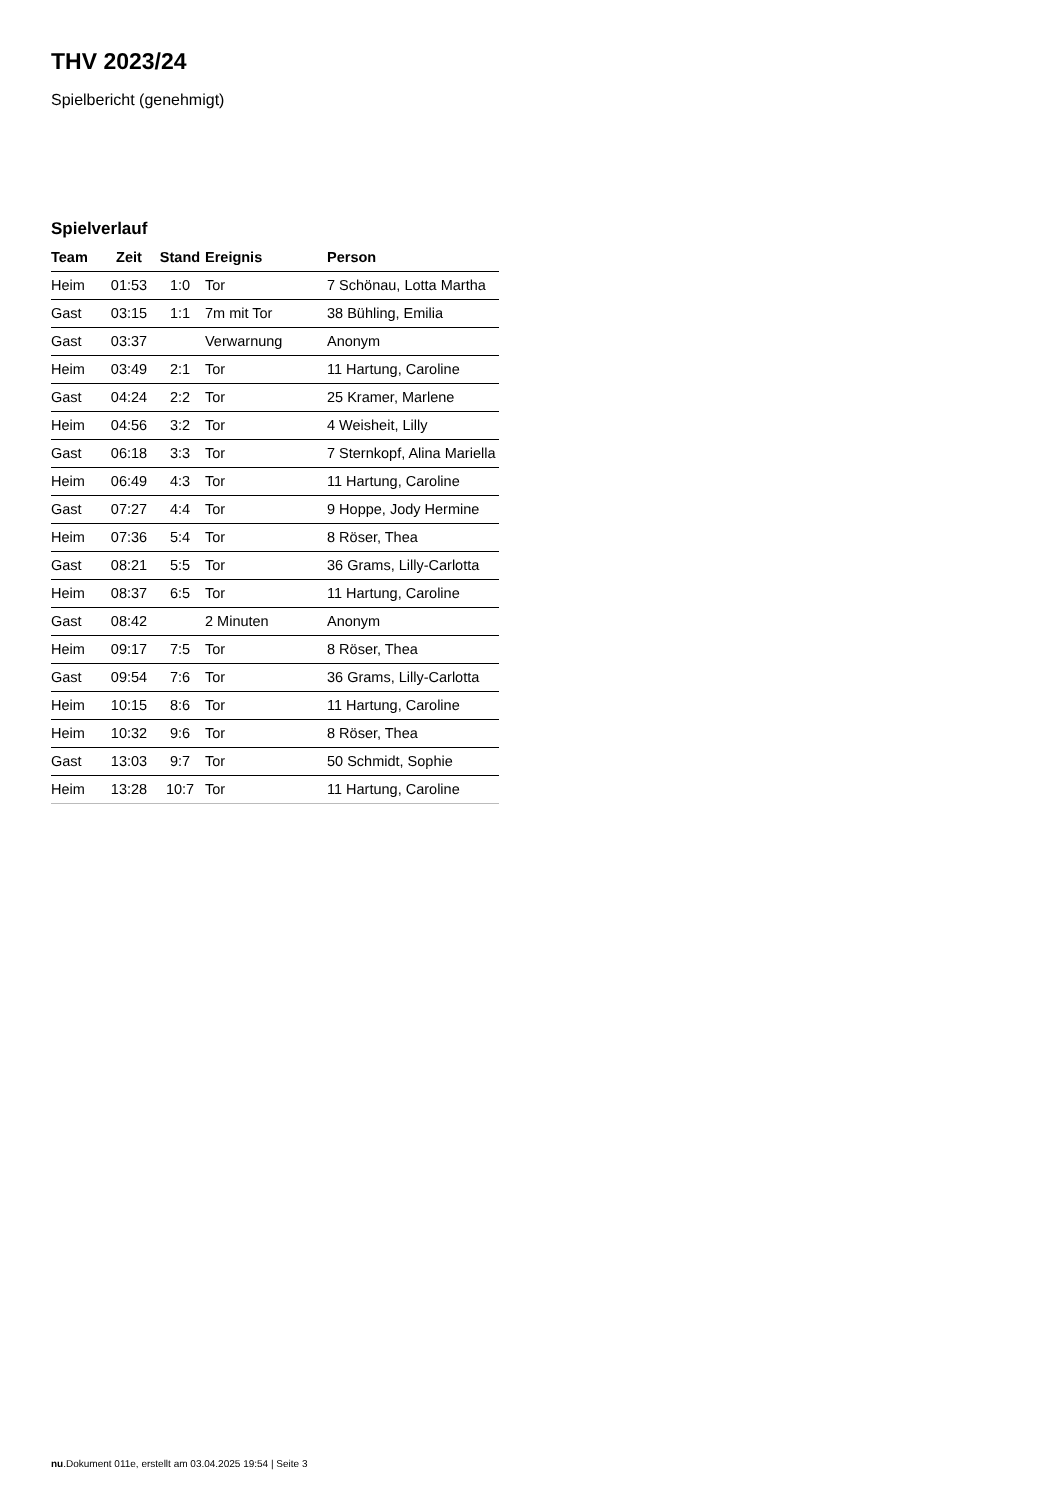THV 2023/24
Spielbericht (genehmigt)
Spielverlauf
| Team | Zeit | Stand | Ereignis | Person |
| --- | --- | --- | --- | --- |
| Heim | 01:53 | 1:0 | Tor | 7 Schönau, Lotta Martha |
| Gast | 03:15 | 1:1 | 7m mit Tor | 38 Bühling, Emilia |
| Gast | 03:37 | | Verwarnung | Anonym |
| Heim | 03:49 | 2:1 | Tor | 11 Hartung, Caroline |
| Gast | 04:24 | 2:2 | Tor | 25 Kramer, Marlene |
| Heim | 04:56 | 3:2 | Tor | 4 Weisheit, Lilly |
| Gast | 06:18 | 3:3 | Tor | 7 Sternkopf, Alina Mariella |
| Heim | 06:49 | 4:3 | Tor | 11 Hartung, Caroline |
| Gast | 07:27 | 4:4 | Tor | 9 Hoppe, Jody Hermine |
| Heim | 07:36 | 5:4 | Tor | 8 Röser, Thea |
| Gast | 08:21 | 5:5 | Tor | 36 Grams, Lilly-Carlotta |
| Heim | 08:37 | 6:5 | Tor | 11 Hartung, Caroline |
| Gast | 08:42 | | 2 Minuten | Anonym |
| Heim | 09:17 | 7:5 | Tor | 8 Röser, Thea |
| Gast | 09:54 | 7:6 | Tor | 36 Grams, Lilly-Carlotta |
| Heim | 10:15 | 8:6 | Tor | 11 Hartung, Caroline |
| Heim | 10:32 | 9:6 | Tor | 8 Röser, Thea |
| Gast | 13:03 | 9:7 | Tor | 50 Schmidt, Sophie |
| Heim | 13:28 | 10:7 | Tor | 11 Hartung, Caroline |
nu.Dokument 011e, erstellt am 03.04.2025 19:54 | Seite 3